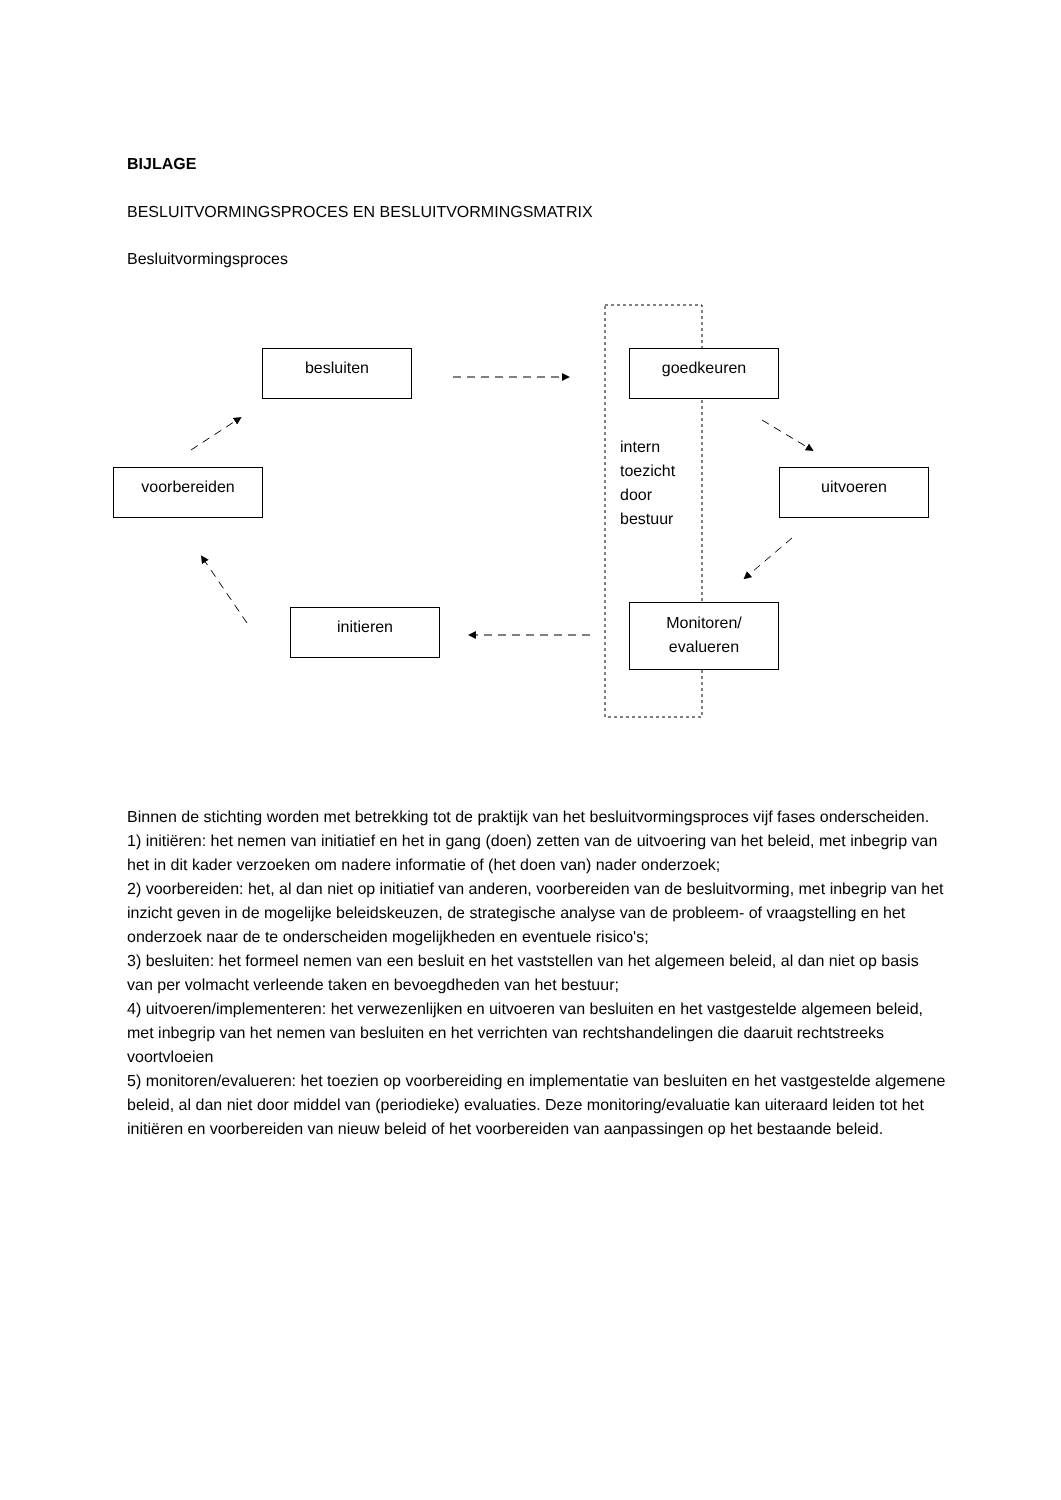BIJLAGE
BESLUITVORMINGSPROCES EN BESLUITVORMINGSMATRIX
Besluitvormingsproces
besluiten goedkeuren
voorbereiden uitvoeren
initieren
Monitoren/
evalueren
intern
toezicht
door
bestuur
Binnen de stichting worden met betrekking tot de praktijk van het besluitvormingsproces vijf fases onderscheiden.
1) initiëren: het nemen van initiatief en het in gang (doen) zetten van de uitvoering van het beleid, met inbegrip van het in dit kader verzoeken om nadere informatie of (het doen van) nader onderzoek;
2) voorbereiden: het, al dan niet op initiatief van anderen, voorbereiden van de besluitvorming, met inbegrip van het inzicht geven in de mogelijke beleidskeuzen, de strategische analyse van de probleem- of vraagstelling en het onderzoek naar de te onderscheiden mogelijkheden en eventuele risico's;
3) besluiten: het formeel nemen van een besluit en het vaststellen van het algemeen beleid, al dan niet op basis van per volmacht verleende taken en bevoegdheden van het bestuur;
4) uitvoeren/implementeren: het verwezenlijken en uitvoeren van besluiten en het vastgestelde algemeen beleid, met inbegrip van het nemen van besluiten en het verrichten van rechtshandelingen die daaruit rechtstreeks voortvloeien
5) monitoren/evalueren: het toezien op voorbereiding en implementatie van besluiten en het vastgestelde algemene beleid, al dan niet door middel van (periodieke) evaluaties. Deze monitoring/evaluatie kan uiteraard leiden tot het initiëren en voorbereiden van nieuw beleid of het voorbereiden van aanpassingen op het bestaande beleid.